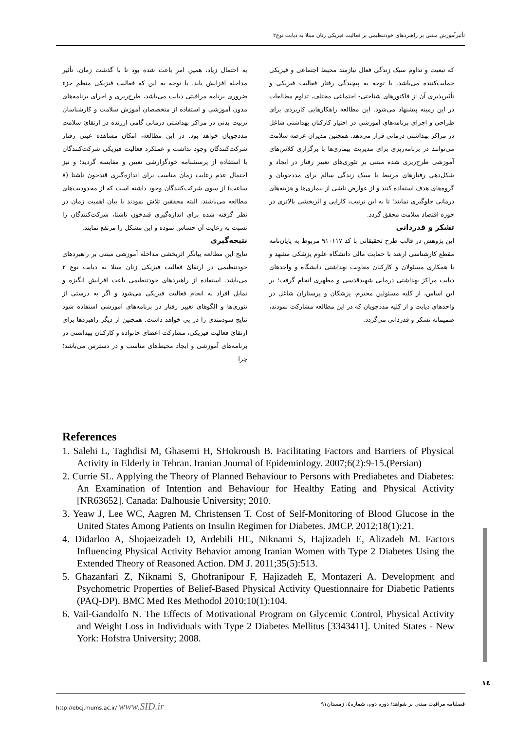تأثیرآموزش مبتنی بر راهبردهای خودتنظیمی بر فعالیت فیزیکی زنان مبتلا به دیابت نوع۲
به احتمال زیاد، همین امر باعث شده بود تا با گذشت زمان، تأثیر مداخله افزایش یابد. با توجه به این که فعالیت فیزیکی منظم جزء ضروری برنامه مراقبتی دیابت می‌باشد، طرح‌ریزی و اجرای برنامه‌های مدون آموزشی و استفاده از متخصصان آموزش سلامت و کارشناسان تربیت بدنی در مراکز بهداشتی درمانی گامی ارزنده در ارتقاﺉ سلامت مددجویان خواهد بود. در این مطالعه، امکان مشاهده عینی رفتار شرکت‌کنندگان وجود نداشت و عملکرد فعالیت فیزیکی شرکت‌کنندگان با استفاده از پرسشنامه خودگزارشی تعیین و مقایسه گردید؛ و نیز احتمال عدم رعایت زمان مناسب برای اندازه‌گیری قندخون ناشتا (۸ ساعت) از سوی شرکت‌کنندگان وجود داشته است که از محدودیت‌های مطالعه می‌باشند. البته محققین تلاش نمودند با بیان اهمیت زمان در نظر گرفته شده برای اندازه‌گیری قندخون ناشتا، شرکت‌کنندگان را نسبت به رعایت آن حساس نموده و این مشکل را مرتفع نمایند.
نتیجه‌گیری
نتایج این مطالعه بیانگر اثربخشی مداخله آموزشی مبتنی بر راهبردهای خودتنظیمی در ارتقاﺉ فعالیت فیزیکی زنان مبتلا به دیابت نوع ۲ می‌باشد. استفاده از راهبردهای خودتنظیمی باعث افزایش انگیزه و تمایل افراد به انجام فعالیت فیزیکی می‌شود و اگر به درستی از تئوری‌ها و الگوهای تغییر رفتار در برنامه‌های آموزشی استفاده شود نتایج سودمندی را در پی خواهد داشت. همچنین از دیگر راهبردها برای ارتقاﺉ فعالیت فیزیکی، مشارکت اعضای خانواده و کارکنان بهداشتی در برنامه‌های آموزشی و ایجاد محیط‌های مناسب و در دسترس می‌باشد؛ چرا
که تبعیت و تداوم سبک زندگی فعال نیازمند محیط اجتماعی و فیزیکی حمایت‌کننده می‌باشد. با توجه به پیچیدگی رفتار فعالیت فیزیکی و تأثیرپذیری آن از فاکتورهای شناختی- اجتماعی مختلف، تداوم مطالعات در این زمینه پیشنهاد می‌شود. این مطالعه راهکارهایی کاربردی برای طراحی و اجرای برنامه‌های آموزشی در اختیار کارکنان بهداشتی شاغل در مراکز بهداشتی درمانی قرار می‌دهد. همچنین مدیران عرصه سلامت می‌توانند در برنامه‌ریزی برای مدیریت بیماری‌ها با برگزاری کلاس‌های آموزشی طرح‌ریزی شده مبتنی بر تئوری‌های تغییر رفتار در ایجاد و شکل‌دهی رفتارهای مرتبط با سبک زندگی سالم برای مددجویان و گروه‌های هدف استفاده کنند و از عوارض ناشی از بیماری‌ها و هزینه‌های درمانی جلوگیری نمایند؛ تا به این ترتیب، کارایی و اثربخشی بالاتری در حوزه اقتصاد سلامت محقق گردد.
تشکر و قدردانی
این پژوهش در قالب طرح تحقیقاتی با کد ۹۱۰۱۱۷ مربوط به پایان‌نامه مقطع کارشناسی ارشد با حمایت مالی دانشگاه علوم پزشکی مشهد و با همکاری مسئولان و کارکنان معاونت بهداشتی دانشگاه و واحدهای دیابت مراکز بهداشتی درمانی شهیدقدسی و مطهری انجام گرفت؛ بر این اساس، از کلیه مسئولین محترم، پزشکان و پرستاران شاغل در واحدهای دیابت و از کلیه مددجویان که در این مطالعه مشارکت نمودند، صمیمانه تشکر و قدردانی می‌گردد.
References
1. Salehi L, Taghdisi M, Ghasemi H, SHokroush B. Facilitating Factors and Barriers of Physical Activity in Elderly in Tehran. Iranian Journal of Epidemiology. 2007;6(2):9-15.(Persian)
2. Currie SL. Applying the Theory of Planned Behaviour to Persons with Prediabetes and Diabetes: An Examination of Intention and Behaviour for Healthy Eating and Physical Activity [NR63652]. Canada: Dalhousie University; 2010.
3. Yeaw J, Lee WC, Aagren M, Christensen T. Cost of Self-Monitoring of Blood Glucose in the United States Among Patients on Insulin Regimen for Diabetes. JMCP. 2012;18(1):21.
4. Didarloo A, Shojaeizadeh D, Ardebili HE, Niknami S, Hajizadeh E, Alizadeh M. Factors Influencing Physical Activity Behavior among Iranian Women with Type 2 Diabetes Using the Extended Theory of Reasoned Action. DM J. 2011;35(5):513.
5. Ghazanfari Z, Niknami S, Ghofranipour F, Hajizadeh E, Montazeri A. Development and Psychometric Properties of Belief-Based Physical Activity Questionnaire for Diabetic Patients (PAQ-DP). BMC Med Res Methodol 2010;10(1):104.
6. Vail-Gandolfo N. The Effects of Motivational Program on Glycemic Control, Physical Activity and Weight Loss in Individuals with Type 2 Diabetes Mellitus [3343411]. United States - New York: Hofstra University; 2008.
۱٤
http://ebcj.mums.ac.ir/ www.SID.ir فصلنامه مراقبت مبتنی بر شواهد/ دوره دوم، شماره٤، زمستان۹۱